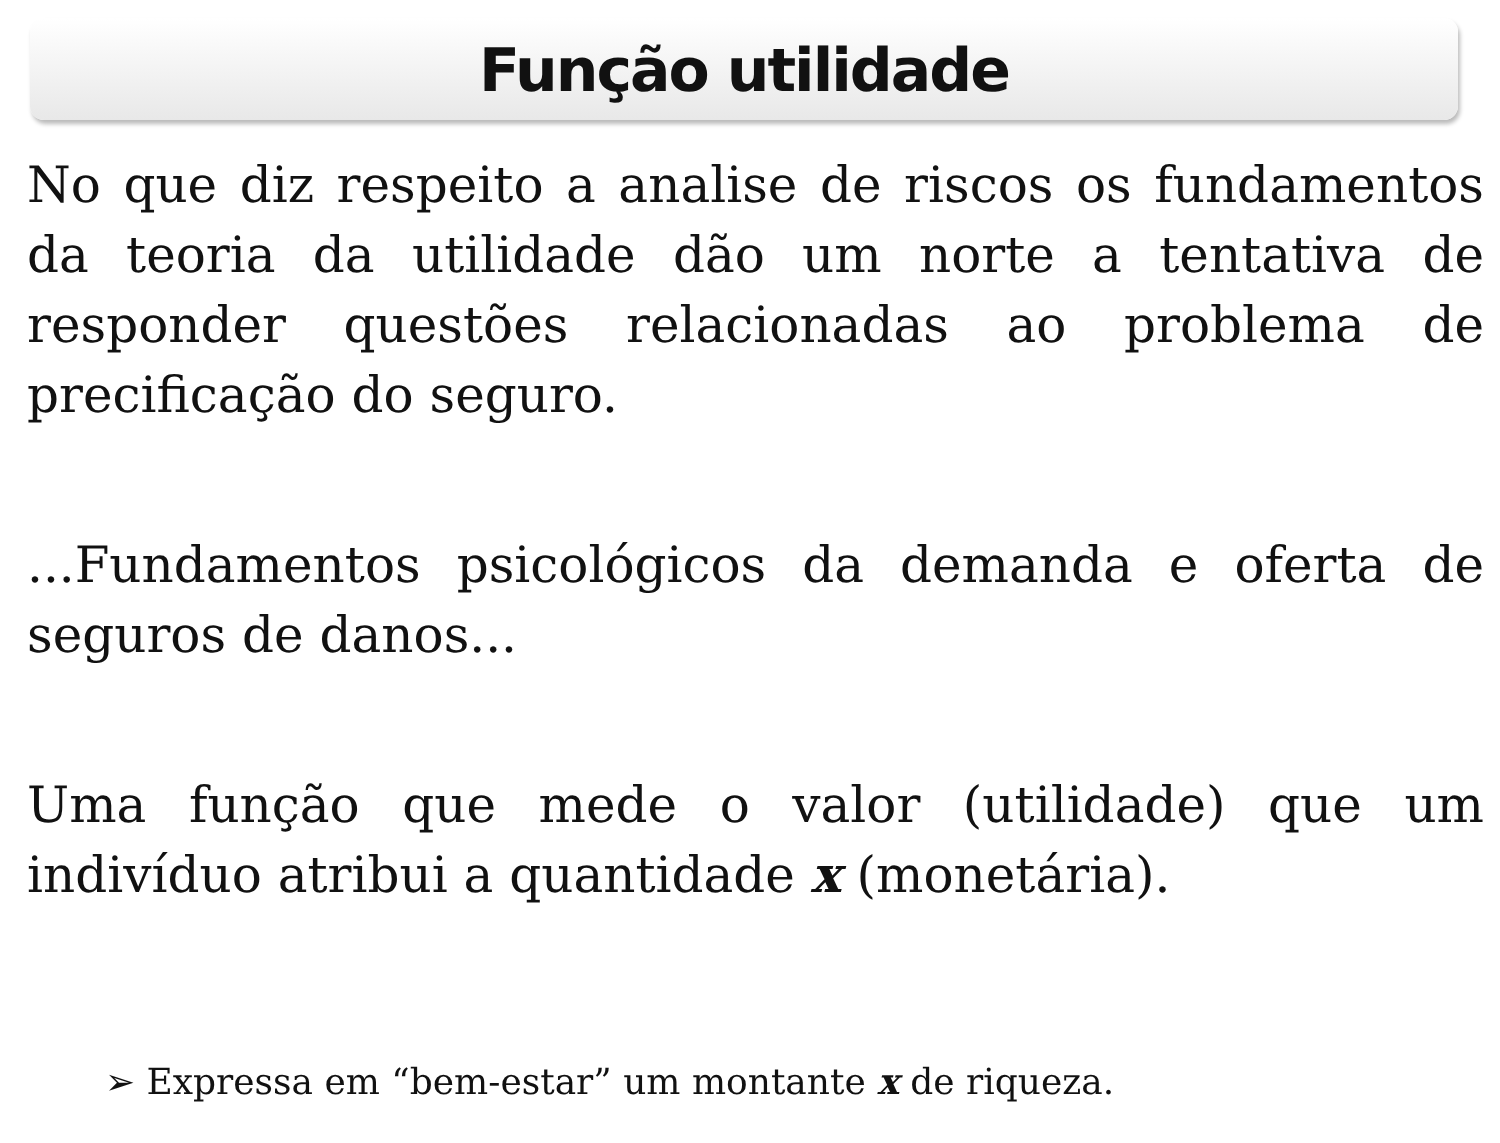Função utilidade
No que diz respeito a analise de riscos os fundamentos da teoria da utilidade dão um norte a tentativa de responder questões relacionadas ao problema de precificação do seguro.
...Fundamentos psicológicos da demanda e oferta de seguros de danos...
Uma função que mede o valor (utilidade) que um indivíduo atribui a quantidade x (monetária).
➢ Expressa em “bem-estar” um montante x de riqueza.